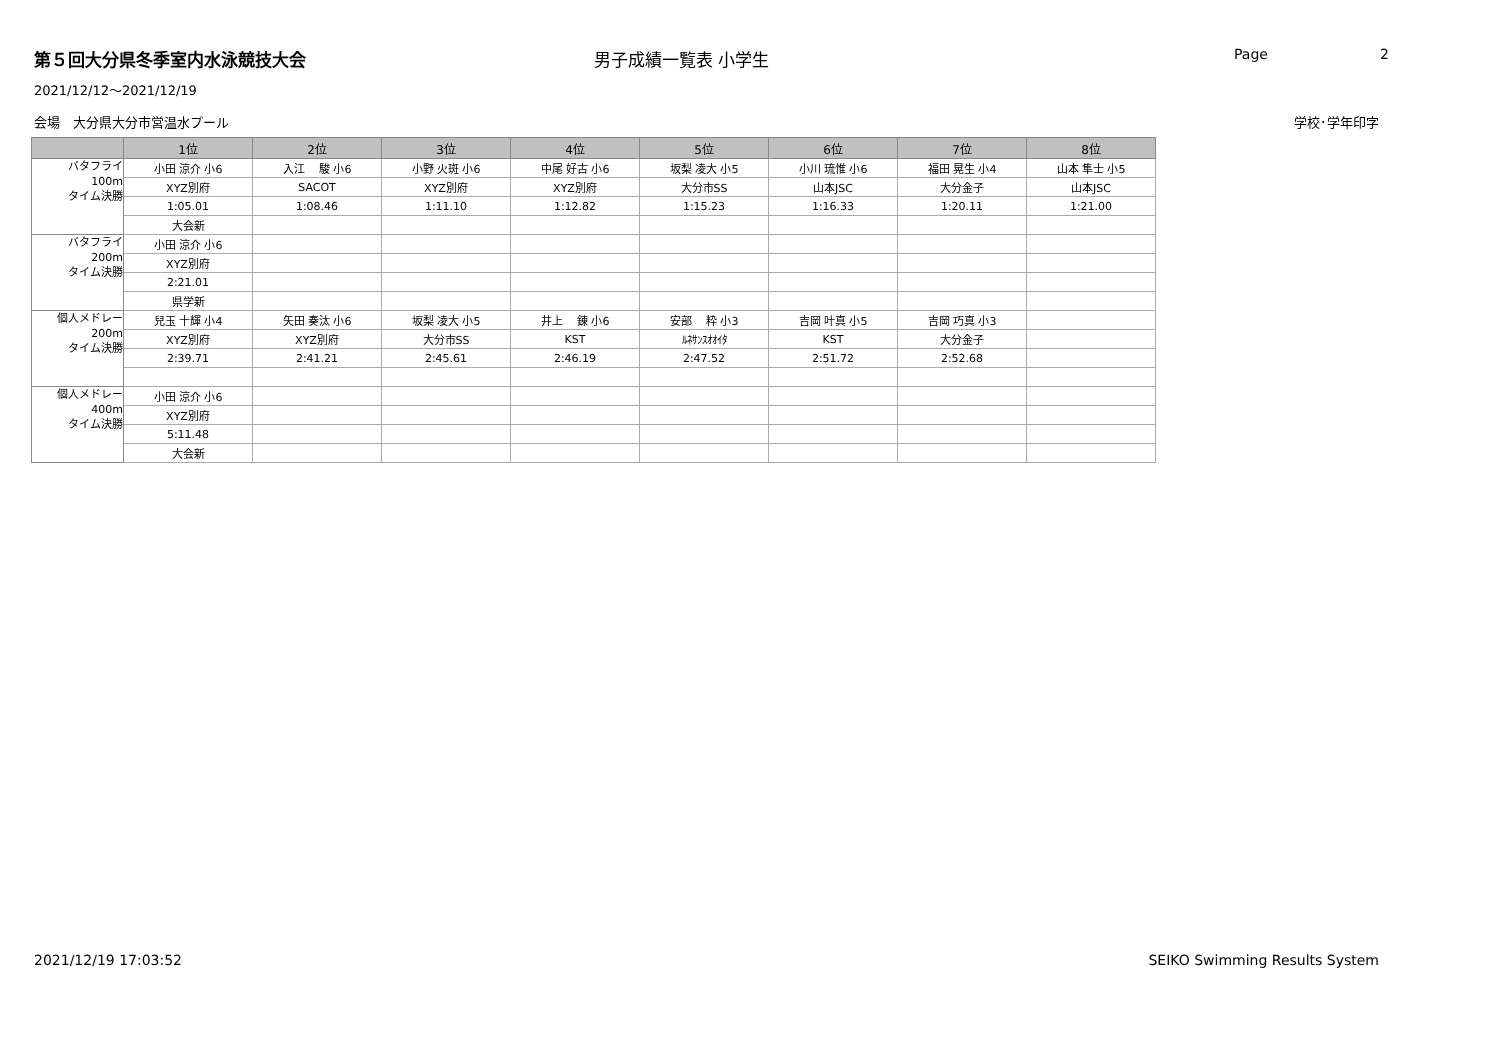第５回大分県冬季室内水泳競技大会 男子成績一覧表 小学生
Page 2
2021/12/12～2021/12/19
会場　大分県大分市営温水プール 学校･学年印字
| | 1位 | 2位 | 3位 | 4位 | 5位 | 6位 | 7位 | 8位 |
| --- | --- | --- | --- | --- | --- | --- | --- | --- |
| バタフライ 100m タイム決勝 | 小田 涼介 小6 | 入江 駿 小6 | 小野 火斑 小6 | 中尾 好古 小6 | 坂梨 凌大 小5 | 小川 琉惟 小6 | 福田 晃生 小4 | 山本 隼士 小5 |
| | XYZ別府 | SACOT | XYZ別府 | XYZ別府 | 大分市SS | 山本JSC | 大分金子 | 山本JSC |
| | 1:05.01 | 1:08.46 | 1:11.10 | 1:12.82 | 1:15.23 | 1:16.33 | 1:20.11 | 1:21.00 |
| | 大会新 | | | | | | | |
| バタフライ 200m タイム決勝 | 小田 涼介 小6 | | | | | | | |
| | XYZ別府 | | | | | | | |
| | 2:21.01 | | | | | | | |
| | 県学新 | | | | | | | |
| 個人メドレー 200m タイム決勝 | 兒玉 十輝 小4 | 矢田 奏汰 小6 | 坂梨 凌大 小5 | 井上 錬 小6 | 安部 粋 小3 | 吉岡 叶真 小5 | 吉岡 巧真 小3 | |
| | XYZ別府 | XYZ別府 | 大分市SS | KST | ﾙﾈｻﾝｽｵｵｲﾀ | KST | 大分金子 | |
| | 2:39.71 | 2:41.21 | 2:45.61 | 2:46.19 | 2:47.52 | 2:51.72 | 2:52.68 | |
| 個人メドレー 400m タイム決勝 | 小田 涼介 小6 | | | | | | | |
| | XYZ別府 | | | | | | | |
| | 5:11.48 | | | | | | | |
| | 大会新 | | | | | | | |
2021/12/19 17:03:52 SEIKO Swimming Results System